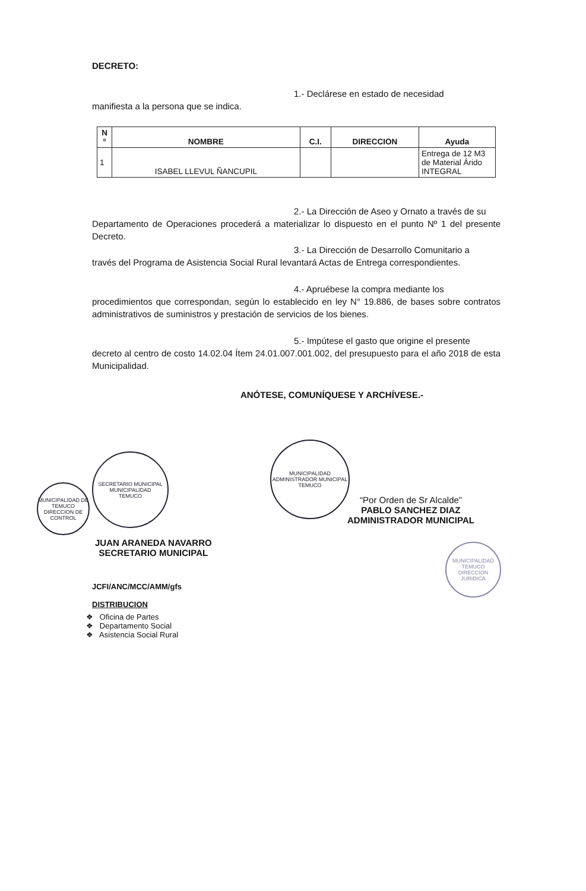DECRETO:
1.- Declárese en estado de necesidad
manifiesta a la persona que se indica.
| N ° | NOMBRE | C.I. | DIRECCION | Ayuda |
| --- | --- | --- | --- | --- |
| 1 | ISABEL LLEVUL ÑANCUPIL | | | Entrega de 12 M3 de Material Árido INTEGRAL |
2.- La Dirección de Aseo y Ornato a través de su
Departamento de Operaciones procederá a materializar lo dispuesto en el punto Nº 1 del presente Decreto.
3.- La Dirección de Desarrollo Comunitario a
través del Programa de Asistencia Social Rural levantará Actas de Entrega correspondientes.
4.- Apruébese la compra mediante los
procedimientos que correspondan, según lo establecido en ley N° 19.886, de bases sobre contratos administrativos de suministros y prestación de servicios de los bienes.
5.- Impútese el gasto que origine el presente
decreto al centro de costo 14.02.04 Ítem 24.01.007.001.002, del presupuesto para el año 2018 de esta Municipalidad.
ANÓTESE, COMUNÍQUESE Y ARCHÍVESE.-
“Por Orden de Sr Alcalde”
PABLO SANCHEZ DIAZ
ADMINISTRADOR MUNICIPAL
JUAN ARANEDA NAVARRO
SECRETARIO MUNICIPAL
JCFI/ANC/MCC/AMM/gfs
DISTRIBUCION
❖ Oficina de Partes
❖ Departamento Social
❖ Asistencia Social Rural
SECRETARIO MUNICIPAL
MUNICIPALIDAD
TEMUCO
MUNICIPALIDAD DE TEMUCO DIRECCION DE CONTROL
MUNICIPALIDAD
ADMINISTRADOR MUNICIPAL
TEMUCO
MUNICIPALIDAD TEMUCO DIRECCION JURIDICA